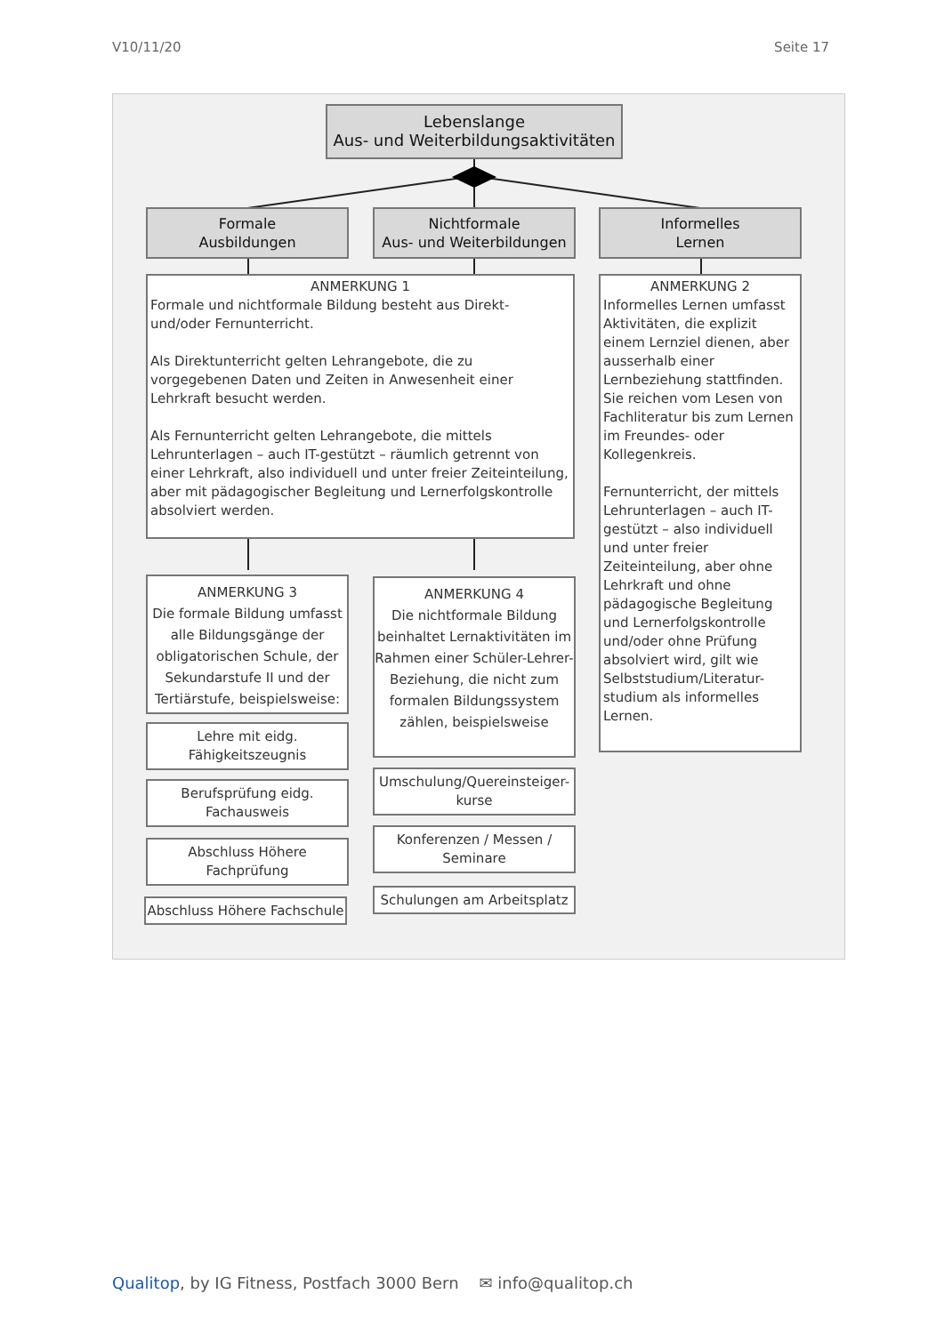V10/11/20 Seite 17
Lebenslange
Aus- und Weiterbildungsaktivitäten
Formale
Ausbildungen
Nichtformale
Aus- und Weiterbildungen
Informelles
Lernen
ANMERKUNG 1
Formale und nichtformale Bildung besteht aus Direkt- und/oder Fernunterricht.
Als Direktunterricht gelten Lehrangebote, die zu vorgegebenen Daten und Zeiten in Anwesenheit einer Lehrkraft besucht werden.
Als Fernunterricht gelten Lehrangebote, die mittels Lehrunterlagen – auch IT-gestützt – räumlich getrennt von einer Lehrkraft, also individuell und unter freier Zeiteinteilung, aber mit pädagogischer Begleitung und Lernerfolgskontrolle absolviert werden.
ANMERKUNG 2
Informelles Lernen umfasst Aktivitäten, die explizit einem Lernziel dienen, aber ausserhalb einer Lernbeziehung stattfinden. Sie reichen vom Lesen von Fachliteratur bis zum Lernen im Freundes- oder Kollegenkreis.
Fernunterricht, der mittels Lehrunterlagen – auch IT-gestützt – also individuell und unter freier Zeiteinteilung, aber ohne Lehrkraft und ohne pädagogische Begleitung und Lernerfolgskontrolle und/oder ohne Prüfung absolviert wird, gilt wie Selbststudium/Literatur-studium als informelles Lernen.
ANMERKUNG 3
Die formale Bildung umfasst alle Bildungsgänge der obligatorischen Schule, der Sekundarstufe II und der Tertiärstufe, beispielsweise:
ANMERKUNG 4
Die nichtformale Bildung beinhaltet Lernaktivitäten im Rahmen einer Schüler-Lehrer-Beziehung, die nicht zum formalen Bildungssystem zählen, beispielsweise
Lehre mit eidg.
Fähigkeitszeugnis
Berufsprüfung eidg.
Fachausweis
Abschluss Höhere
Fachprüfung
Abschluss Höhere Fachschule
Umschulung/Quereinsteiger-
kurse
Konferenzen / Messen /
Seminare
Schulungen am Arbeitsplatz
Qualitop, by IG Fitness, Postfach 3000 Bern ✉ info@qualitop.ch